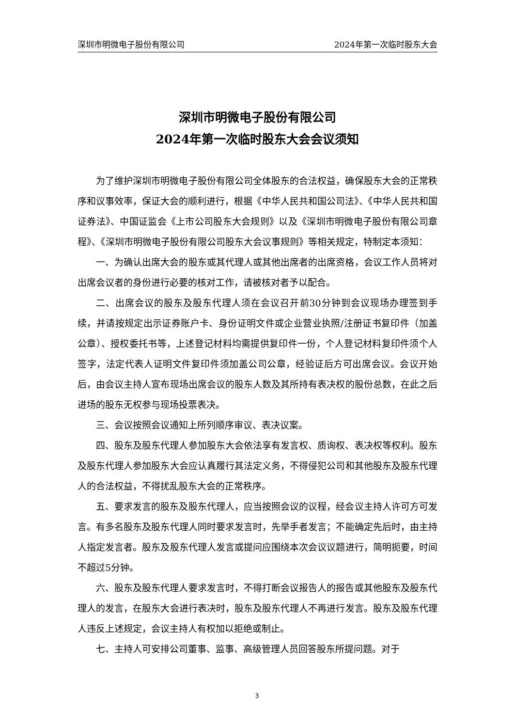深圳市明微电子股份有限公司 2024年第一次临时股东大会
深圳市明微电子股份有限公司
2024年第一次临时股东大会会议须知
为了维护深圳市明微电子股份有限公司全体股东的合法权益，确保股东大会的正常秩序和议事效率，保证大会的顺利进行，根据《中华人民共和国公司法》、《中华人民共和国证券法》、中国证监会《上市公司股东大会规则》以及《深圳市明微电子股份有限公司章程》、《深圳市明微电子股份有限公司股东大会议事规则》等相关规定，特制定本须知：
一、为确认出席大会的股东或其代理人或其他出席者的出席资格，会议工作人员将对出席会议者的身份进行必要的核对工作，请被核对者予以配合。
二、出席会议的股东及股东代理人须在会议召开前30分钟到会议现场办理签到手续，并请按规定出示证券账户卡、身份证明文件或企业营业执照/注册证书复印件（加盖公章）、授权委托书等，上述登记材料均需提供复印件一份，个人登记材料复印件须个人签字，法定代表人证明文件复印件须加盖公司公章，经验证后方可出席会议。会议开始后，由会议主持人宣布现场出席会议的股东人数及其所持有表决权的股份总数，在此之后进场的股东无权参与现场投票表决。
三、会议按照会议通知上所列顺序审议、表决议案。
四、股东及股东代理人参加股东大会依法享有发言权、质询权、表决权等权利。股东及股东代理人参加股东大会应认真履行其法定义务，不得侵犯公司和其他股东及股东代理人的合法权益，不得扰乱股东大会的正常秩序。
五、要求发言的股东及股东代理人，应当按照会议的议程，经会议主持人许可方可发言。有多名股东及股东代理人同时要求发言时，先举手者发言；不能确定先后时，由主持人指定发言者。股东及股东代理人发言或提问应围绕本次会议议题进行，简明扼要，时间不超过5分钟。
六、股东及股东代理人要求发言时，不得打断会议报告人的报告或其他股东及股东代理人的发言，在股东大会进行表决时，股东及股东代理人不再进行发言。股东及股东代理人违反上述规定，会议主持人有权加以拒绝或制止。
七、主持人可安排公司董事、监事、高级管理人员回答股东所提问题。对于
3